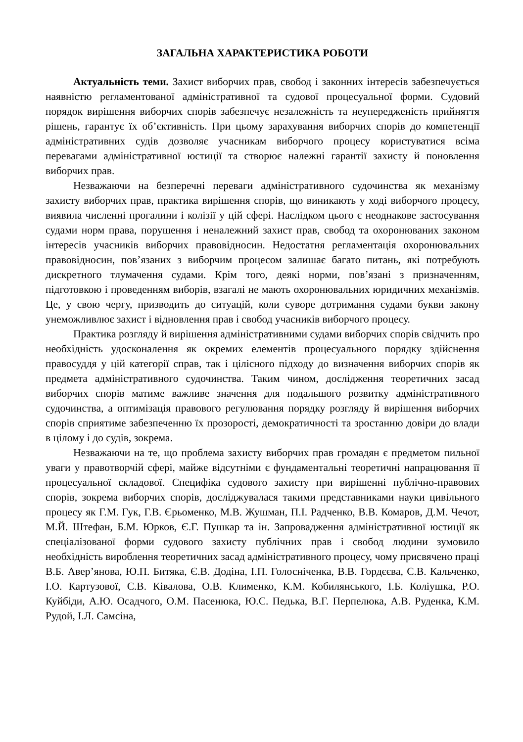ЗАГАЛЬНА ХАРАКТЕРИСТИКА РОБОТИ
Актуальність теми. Захист виборчих прав, свобод і законних інтересів забезпечується наявністю регламентованої адміністративної та судової процесуальної форми. Судовий порядок вирішення виборчих спорів забезпечує незалежність та неупередженість прийняття рішень, гарантує їх об’єктивність. При цьому зарахування виборчих спорів до компетенції адміністративних судів дозволяє учасникам виборчого процесу користуватися всіма перевагами адміністративної юстиції та створює належні гарантії захисту й поновлення виборчих прав.
Незважаючи на безперечні переваги адміністративного судочинства як механізму захисту виборчих прав, практика вирішення спорів, що виникають у ході виборчого процесу, виявила численні прогалини і колізії у цій сфері. Наслідком цього є неоднакове застосування судами норм права, порушення і неналежний захист прав, свобод та охоронюваних законом інтересів учасників виборчих правовідносин. Недостатня регламентація охоронювальних правовідносин, пов’язаних з виборчим процесом залишає багато питань, які потребують дискретного тлумачення судами. Крім того, деякі норми, пов’язані з призначенням, підготовкою і проведенням виборів, взагалі не мають охоронювальних юридичних механізмів. Це, у свою чергу, призводить до ситуацій, коли суворе дотримання судами букви закону унеможливлює захист і відновлення прав і свобод учасників виборчого процесу.
Практика розгляду й вирішення адміністративними судами виборчих спорів свідчить про необхідність удосконалення як окремих елементів процесуального порядку здійснення правосуддя у цій категорії справ, так і цілісного підходу до визначення виборчих спорів як предмета адміністративного судочинства. Таким чином, дослідження теоретичних засад виборчих спорів матиме важливе значення для подальшого розвитку адміністративного судочинства, а оптимізація правового регулювання порядку розгляду й вирішення виборчих спорів сприятиме забезпеченню їх прозорості, демократичності та зростанню довіри до влади в цілому і до судів, зокрема.
Незважаючи на те, що проблема захисту виборчих прав громадян є предметом пильної уваги у правотворчій сфері, майже відсутніми є фундаментальні теоретичні напрацювання її процесуальної складової. Специфіка судового захисту при вирішенні публічно-правових спорів, зокрема виборчих спорів, досліджувалася такими представниками науки цивільного процесу як Г.М. Гук, Г.В. Єрьоменко, М.В. Жушман, П.І. Радченко, В.В. Комаров, Д.М. Чечот, М.Й. Штефан, Б.М. Юрков, Є.Г. Пушкар та ін. Запровадження адміністративної юстиції як спеціалізованої форми судового захисту публічних прав і свобод людини зумовило необхідність вироблення теоретичних засад адміністративного процесу, чому присвячено праці В.Б. Авер’янова, Ю.П. Битяка, Є.В. Додіна, І.П. Голосніченка, В.В. Гордєєва, С.В. Кальченко, І.О. Картузової, С.В. Ківалова, О.В. Клименко, К.М. Кобилянського, І.Б. Коліушка, Р.О. Куйбіди, А.Ю. Осадчого, О.М. Пасенюка, Ю.С. Педька, В.Г. Перпелюка, А.В. Руденка, К.М. Рудой, І.Л. Самсіна,